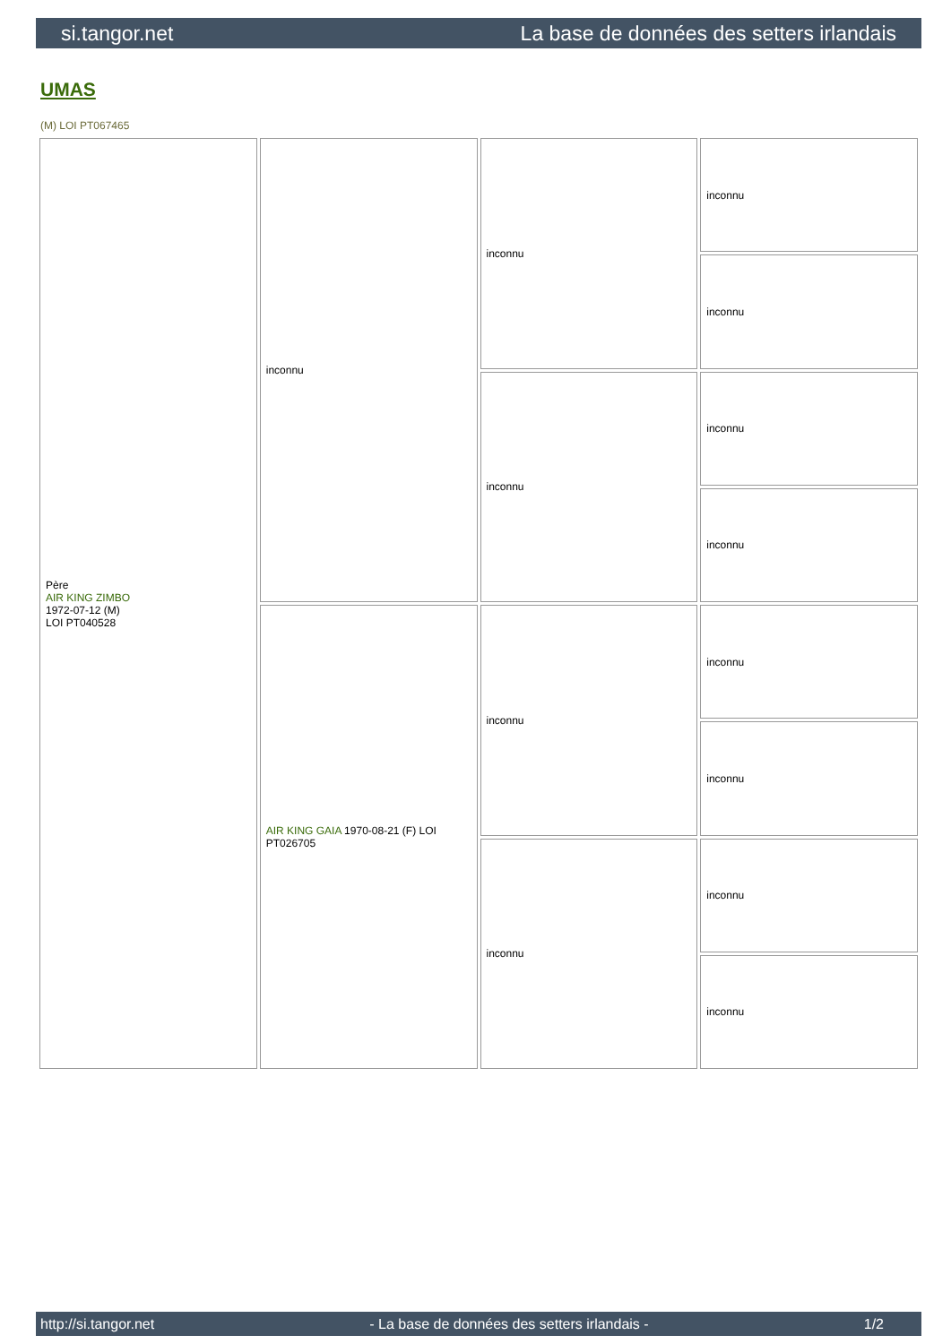si.tangor.net La base de données des setters irlandais
UMAS
(M) LOI PT067465
| Père AIR KING ZIMBO 1972-07-12 (M) LOI PT040528 | inconnu | inconnu | inconnu |
| | | | inconnu |
| | | inconnu | inconnu |
| | | | inconnu |
| | AIR KING GAIA 1970-08-21 (F) LOI PT026705 | inconnu | inconnu |
| | | | inconnu |
| | | inconnu | inconnu |
| | | | inconnu |
http://si.tangor.net - La base de données des setters irlandais - 1/2